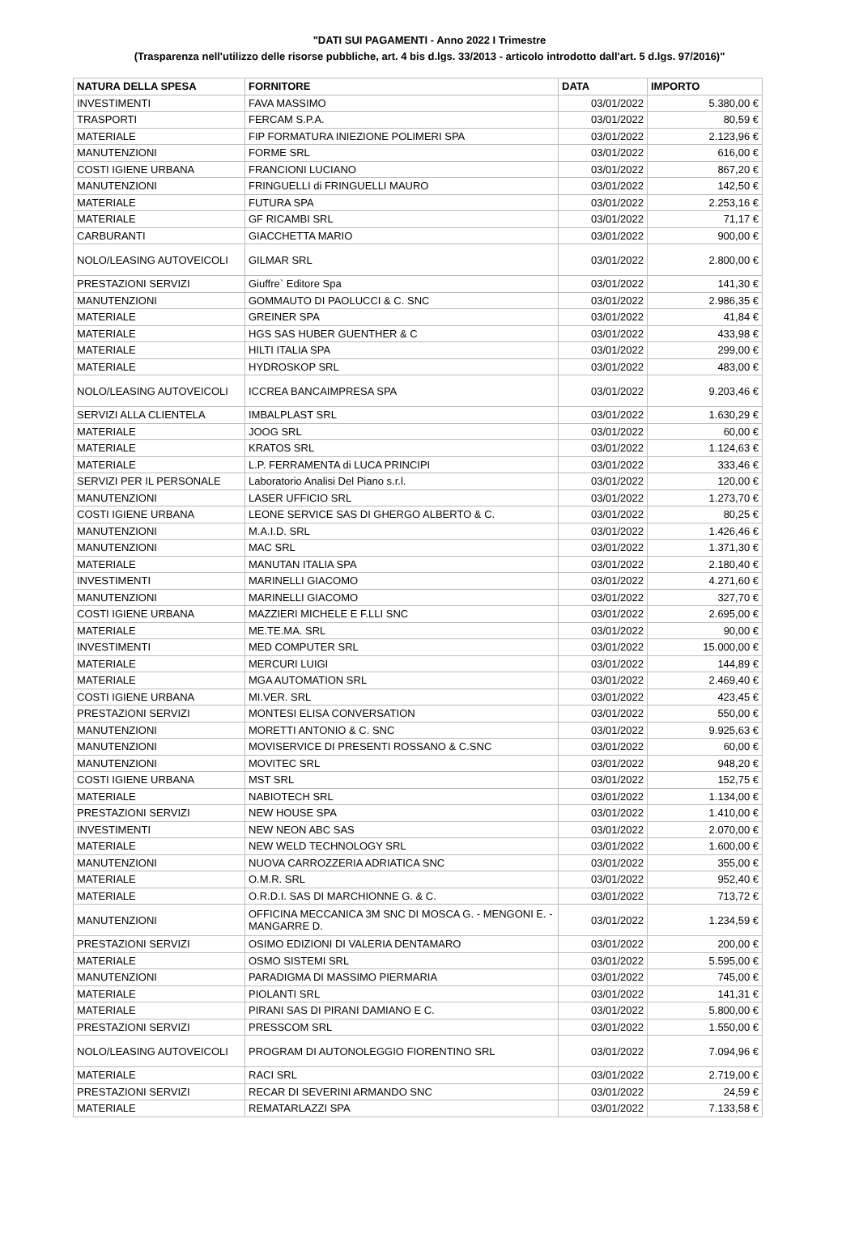"DATI SUI PAGAMENTI - Anno 2022 I Trimestre
(Trasparenza nell'utilizzo delle risorse pubbliche, art. 4 bis d.lgs. 33/2013 - articolo introdotto dall'art. 5 d.lgs. 97/2016)"
| NATURA DELLA SPESA | FORNITORE | DATA | IMPORTO |
| --- | --- | --- | --- |
| INVESTIMENTI | FAVA MASSIMO | 03/01/2022 | 5.380,00 € |
| TRASPORTI | FERCAM S.P.A. | 03/01/2022 | 80,59 € |
| MATERIALE | FIP FORMATURA INIEZIONE POLIMERI SPA | 03/01/2022 | 2.123,96 € |
| MANUTENZIONI | FORME SRL | 03/01/2022 | 616,00 € |
| COSTI IGIENE URBANA | FRANCIONI LUCIANO | 03/01/2022 | 867,20 € |
| MANUTENZIONI | FRINGUELLI di FRINGUELLI MAURO | 03/01/2022 | 142,50 € |
| MATERIALE | FUTURA SPA | 03/01/2022 | 2.253,16 € |
| MATERIALE | GF RICAMBI SRL | 03/01/2022 | 71,17 € |
| CARBURANTI | GIACCHETTA MARIO | 03/01/2022 | 900,00 € |
| NOLO/LEASING AUTOVEICOLI | GILMAR SRL | 03/01/2022 | 2.800,00 € |
| PRESTAZIONI SERVIZI | Giuffre` Editore Spa | 03/01/2022 | 141,30 € |
| MANUTENZIONI | GOMMAUTO DI PAOLUCCI & C. SNC | 03/01/2022 | 2.986,35 € |
| MATERIALE | GREINER SPA | 03/01/2022 | 41,84 € |
| MATERIALE | HGS SAS HUBER GUENTHER & C | 03/01/2022 | 433,98 € |
| MATERIALE | HILTI ITALIA SPA | 03/01/2022 | 299,00 € |
| MATERIALE | HYDROSKOP SRL | 03/01/2022 | 483,00 € |
| NOLO/LEASING AUTOVEICOLI | ICCREA BANCAIMPRESA SPA | 03/01/2022 | 9.203,46 € |
| SERVIZI ALLA CLIENTELA | IMBALPLAST SRL | 03/01/2022 | 1.630,29 € |
| MATERIALE | JOOG SRL | 03/01/2022 | 60,00 € |
| MATERIALE | KRATOS SRL | 03/01/2022 | 1.124,63 € |
| MATERIALE | L.P. FERRAMENTA di LUCA PRINCIPI | 03/01/2022 | 333,46 € |
| SERVIZI PER IL PERSONALE | Laboratorio Analisi Del Piano s.r.l. | 03/01/2022 | 120,00 € |
| MANUTENZIONI | LASER UFFICIO SRL | 03/01/2022 | 1.273,70 € |
| COSTI IGIENE URBANA | LEONE SERVICE SAS DI GHERGO ALBERTO & C. | 03/01/2022 | 80,25 € |
| MANUTENZIONI | M.A.I.D. SRL | 03/01/2022 | 1.426,46 € |
| MANUTENZIONI | MAC SRL | 03/01/2022 | 1.371,30 € |
| MATERIALE | MANUTAN ITALIA SPA | 03/01/2022 | 2.180,40 € |
| INVESTIMENTI | MARINELLI GIACOMO | 03/01/2022 | 4.271,60 € |
| MANUTENZIONI | MARINELLI GIACOMO | 03/01/2022 | 327,70 € |
| COSTI IGIENE URBANA | MAZZIERI MICHELE E F.LLI SNC | 03/01/2022 | 2.695,00 € |
| MATERIALE | ME.TE.MA. SRL | 03/01/2022 | 90,00 € |
| INVESTIMENTI | MED COMPUTER SRL | 03/01/2022 | 15.000,00 € |
| MATERIALE | MERCURI LUIGI | 03/01/2022 | 144,89 € |
| MATERIALE | MGA AUTOMATION SRL | 03/01/2022 | 2.469,40 € |
| COSTI IGIENE URBANA | MI.VER. SRL | 03/01/2022 | 423,45 € |
| PRESTAZIONI SERVIZI | MONTESI ELISA CONVERSATION | 03/01/2022 | 550,00 € |
| MANUTENZIONI | MORETTI ANTONIO & C. SNC | 03/01/2022 | 9.925,63 € |
| MANUTENZIONI | MOVISERVICE DI PRESENTI ROSSANO & C.SNC | 03/01/2022 | 60,00 € |
| MANUTENZIONI | MOVITEC SRL | 03/01/2022 | 948,20 € |
| COSTI IGIENE URBANA | MST SRL | 03/01/2022 | 152,75 € |
| MATERIALE | NABIOTECH SRL | 03/01/2022 | 1.134,00 € |
| PRESTAZIONI SERVIZI | NEW HOUSE SPA | 03/01/2022 | 1.410,00 € |
| INVESTIMENTI | NEW NEON ABC SAS | 03/01/2022 | 2.070,00 € |
| MATERIALE | NEW WELD TECHNOLOGY SRL | 03/01/2022 | 1.600,00 € |
| MANUTENZIONI | NUOVA CARROZZERIA ADRIATICA SNC | 03/01/2022 | 355,00 € |
| MATERIALE | O.M.R. SRL | 03/01/2022 | 952,40 € |
| MATERIALE | O.R.D.I. SAS DI MARCHIONNE G. & C. | 03/01/2022 | 713,72 € |
| MANUTENZIONI | OFFICINA MECCANICA 3M SNC DI MOSCA G. - MENGONI E. - MANGARRE D. | 03/01/2022 | 1.234,59 € |
| PRESTAZIONI SERVIZI | OSIMO EDIZIONI DI VALERIA DENTAMARO | 03/01/2022 | 200,00 € |
| MATERIALE | OSMO SISTEMI SRL | 03/01/2022 | 5.595,00 € |
| MANUTENZIONI | PARADIGMA DI MASSIMO PIERMARIA | 03/01/2022 | 745,00 € |
| MATERIALE | PIOLANTI SRL | 03/01/2022 | 141,31 € |
| MATERIALE | PIRANI SAS DI PIRANI DAMIANO E C. | 03/01/2022 | 5.800,00 € |
| PRESTAZIONI SERVIZI | PRESSCOM SRL | 03/01/2022 | 1.550,00 € |
| NOLO/LEASING AUTOVEICOLI | PROGRAM DI AUTONOLEGGIO FIORENTINO SRL | 03/01/2022 | 7.094,96 € |
| MATERIALE | RACI SRL | 03/01/2022 | 2.719,00 € |
| PRESTAZIONI SERVIZI | RECAR DI SEVERINI ARMANDO SNC | 03/01/2022 | 24,59 € |
| MATERIALE | REMATARLAZZI SPA | 03/01/2022 | 7.133,58 € |